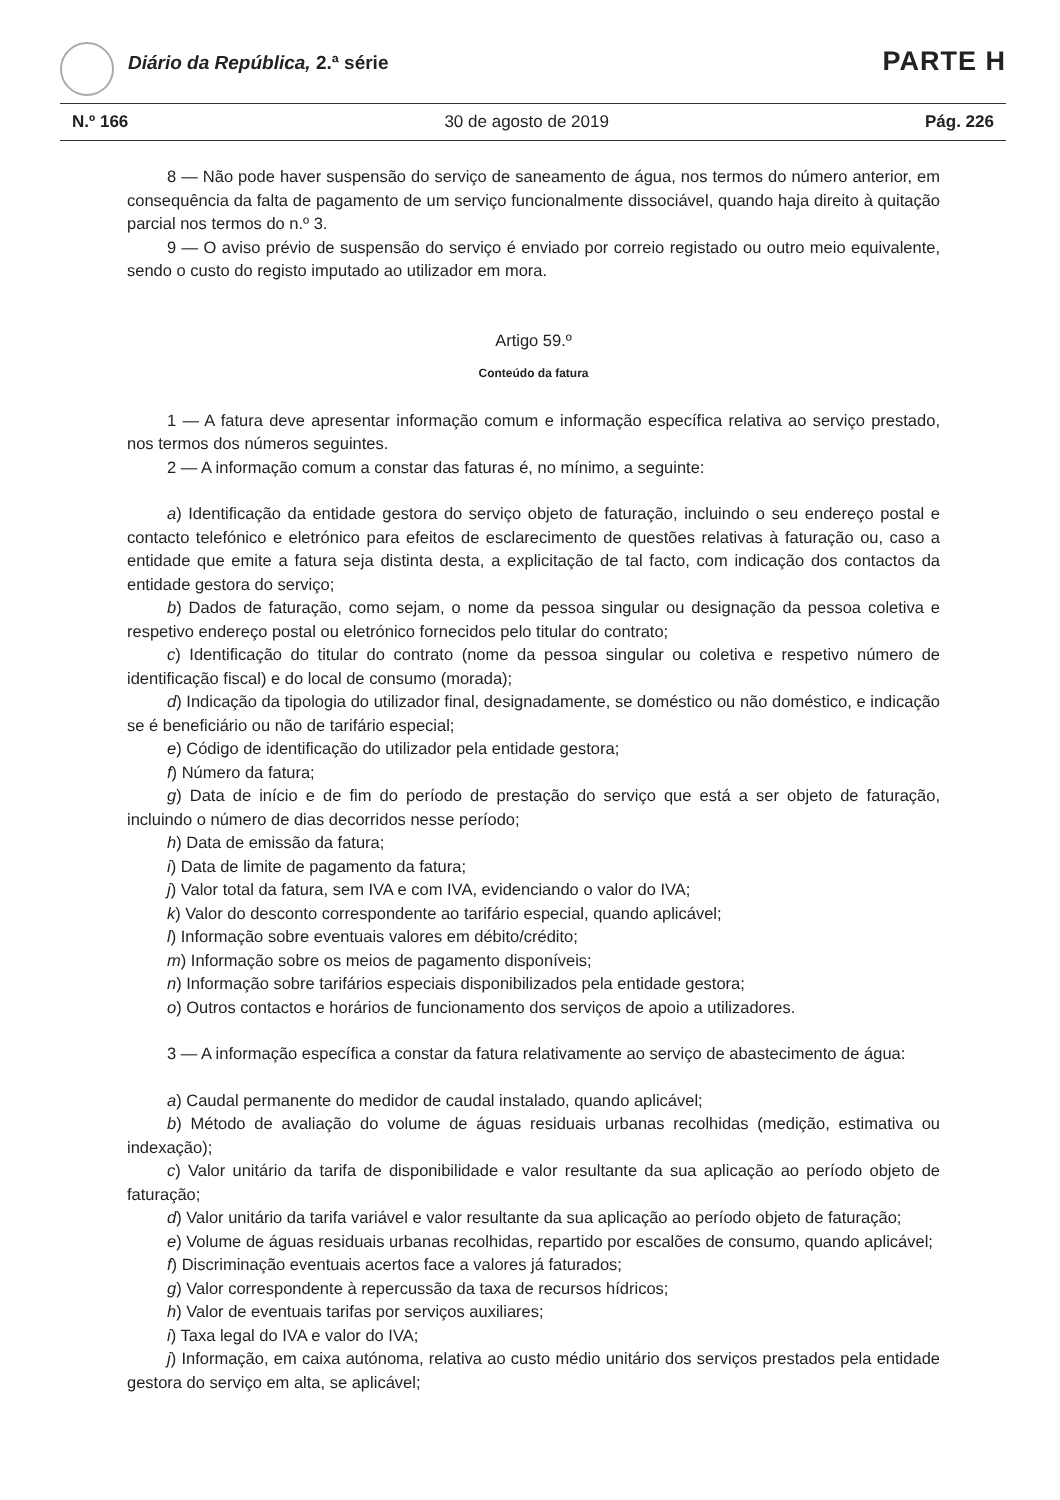Diário da República, 2.ª série PARTE H
N.º 166 30 de agosto de 2019 Pág. 226
8 — Não pode haver suspensão do serviço de saneamento de água, nos termos do número anterior, em consequência da falta de pagamento de um serviço funcionalmente dissociável, quando haja direito à quitação parcial nos termos do n.º 3.
9 — O aviso prévio de suspensão do serviço é enviado por correio registado ou outro meio equivalente, sendo o custo do registo imputado ao utilizador em mora.
Artigo 59.º
Conteúdo da fatura
1 — A fatura deve apresentar informação comum e informação específica relativa ao serviço prestado, nos termos dos números seguintes.
2 — A informação comum a constar das faturas é, no mínimo, a seguinte:
a) Identificação da entidade gestora do serviço objeto de faturação, incluindo o seu endereço postal e contacto telefónico e eletrónico para efeitos de esclarecimento de questões relativas à faturação ou, caso a entidade que emite a fatura seja distinta desta, a explicitação de tal facto, com indicação dos contactos da entidade gestora do serviço;
b) Dados de faturação, como sejam, o nome da pessoa singular ou designação da pessoa coletiva e respetivo endereço postal ou eletrónico fornecidos pelo titular do contrato;
c) Identificação do titular do contrato (nome da pessoa singular ou coletiva e respetivo número de identificação fiscal) e do local de consumo (morada);
d) Indicação da tipologia do utilizador final, designadamente, se doméstico ou não doméstico, e indicação se é beneficiário ou não de tarifário especial;
e) Código de identificação do utilizador pela entidade gestora;
f) Número da fatura;
g) Data de início e de fim do período de prestação do serviço que está a ser objeto de faturação, incluindo o número de dias decorridos nesse período;
h) Data de emissão da fatura;
i) Data de limite de pagamento da fatura;
j) Valor total da fatura, sem IVA e com IVA, evidenciando o valor do IVA;
k) Valor do desconto correspondente ao tarifário especial, quando aplicável;
l) Informação sobre eventuais valores em débito/crédito;
m) Informação sobre os meios de pagamento disponíveis;
n) Informação sobre tarifários especiais disponibilizados pela entidade gestora;
o) Outros contactos e horários de funcionamento dos serviços de apoio a utilizadores.
3 — A informação específica a constar da fatura relativamente ao serviço de abastecimento de água:
a) Caudal permanente do medidor de caudal instalado, quando aplicável;
b) Método de avaliação do volume de águas residuais urbanas recolhidas (medição, estimativa ou indexação);
c) Valor unitário da tarifa de disponibilidade e valor resultante da sua aplicação ao período objeto de faturação;
d) Valor unitário da tarifa variável e valor resultante da sua aplicação ao período objeto de faturação;
e) Volume de águas residuais urbanas recolhidas, repartido por escalões de consumo, quando aplicável;
f) Discriminação eventuais acertos face a valores já faturados;
g) Valor correspondente à repercussão da taxa de recursos hídricos;
h) Valor de eventuais tarifas por serviços auxiliares;
i) Taxa legal do IVA e valor do IVA;
j) Informação, em caixa autónoma, relativa ao custo médio unitário dos serviços prestados pela entidade gestora do serviço em alta, se aplicável;